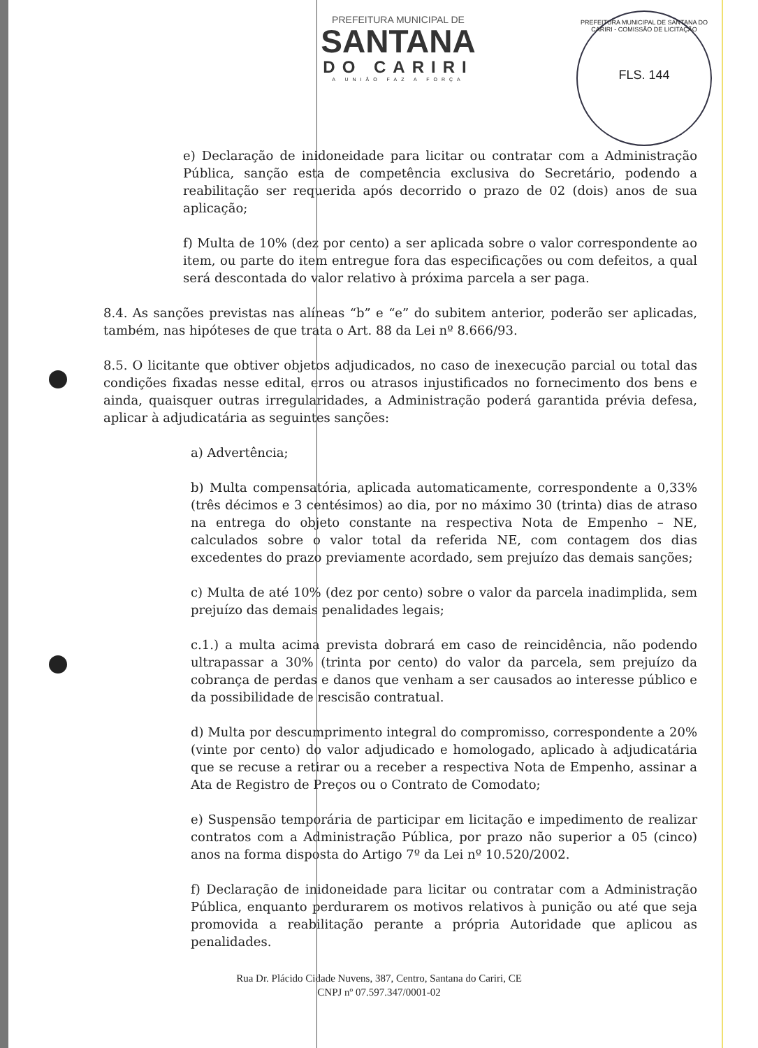PREFEITURA MUNICIPAL DE
SANTANA
DO CARIRI
A UNIÃO FAZ A FORÇA
PREFEITURA MUNICIPAL DE SANTANA DO CARIRI - COMISSÃO DE LICITAÇÃO
FLS. 144
e) Declaração de inidoneidade para licitar ou contratar com a Administração Pública, sanção esta de competência exclusiva do Secretário, podendo a reabilitação ser requerida após decorrido o prazo de 02 (dois) anos de sua aplicação;
f) Multa de 10% (dez por cento) a ser aplicada sobre o valor correspondente ao item, ou parte do item entregue fora das especificações ou com defeitos, a qual será descontada do valor relativo à próxima parcela a ser paga.
8.4. As sanções previstas nas alíneas “b” e “e” do subitem anterior, poderão ser aplicadas, também, nas hipóteses de que trata o Art. 88 da Lei nº 8.666/93.
8.5. O licitante que obtiver objetos adjudicados, no caso de inexecução parcial ou total das condições fixadas nesse edital, erros ou atrasos injustificados no fornecimento dos bens e ainda, quaisquer outras irregularidades, a Administração poderá garantida prévia defesa, aplicar à adjudicatária as seguintes sanções:
a) Advertência;
b) Multa compensatória, aplicada automaticamente, correspondente a 0,33% (três décimos e 3 centésimos) ao dia, por no máximo 30 (trinta) dias de atraso na entrega do objeto constante na respectiva Nota de Empenho – NE, calculados sobre o valor total da referida NE, com contagem dos dias excedentes do prazo previamente acordado, sem prejuízo das demais sanções;
c) Multa de até 10% (dez por cento) sobre o valor da parcela inadimplida, sem prejuízo das demais penalidades legais;
c.1.) a multa acima prevista dobrará em caso de reincidência, não podendo ultrapassar a 30% (trinta por cento) do valor da parcela, sem prejuízo da cobrança de perdas e danos que venham a ser causados ao interesse público e da possibilidade de rescisão contratual.
d) Multa por descumprimento integral do compromisso, correspondente a 20% (vinte por cento) do valor adjudicado e homologado, aplicado à adjudicatária que se recuse a retirar ou a receber a respectiva Nota de Empenho, assinar a Ata de Registro de Preços ou o Contrato de Comodato;
e) Suspensão temporária de participar em licitação e impedimento de realizar contratos com a Administração Pública, por prazo não superior a 05 (cinco) anos na forma disposta do Artigo 7º da Lei nº 10.520/2002.
f) Declaração de inidoneidade para licitar ou contratar com a Administração Pública, enquanto perdurarem os motivos relativos à punição ou até que seja promovida a reabilitação perante a própria Autoridade que aplicou as penalidades.
Rua Dr. Plácido Cidade Nuvens, 387, Centro, Santana do Cariri, CE
CNPJ nº 07.597.347/0001-02